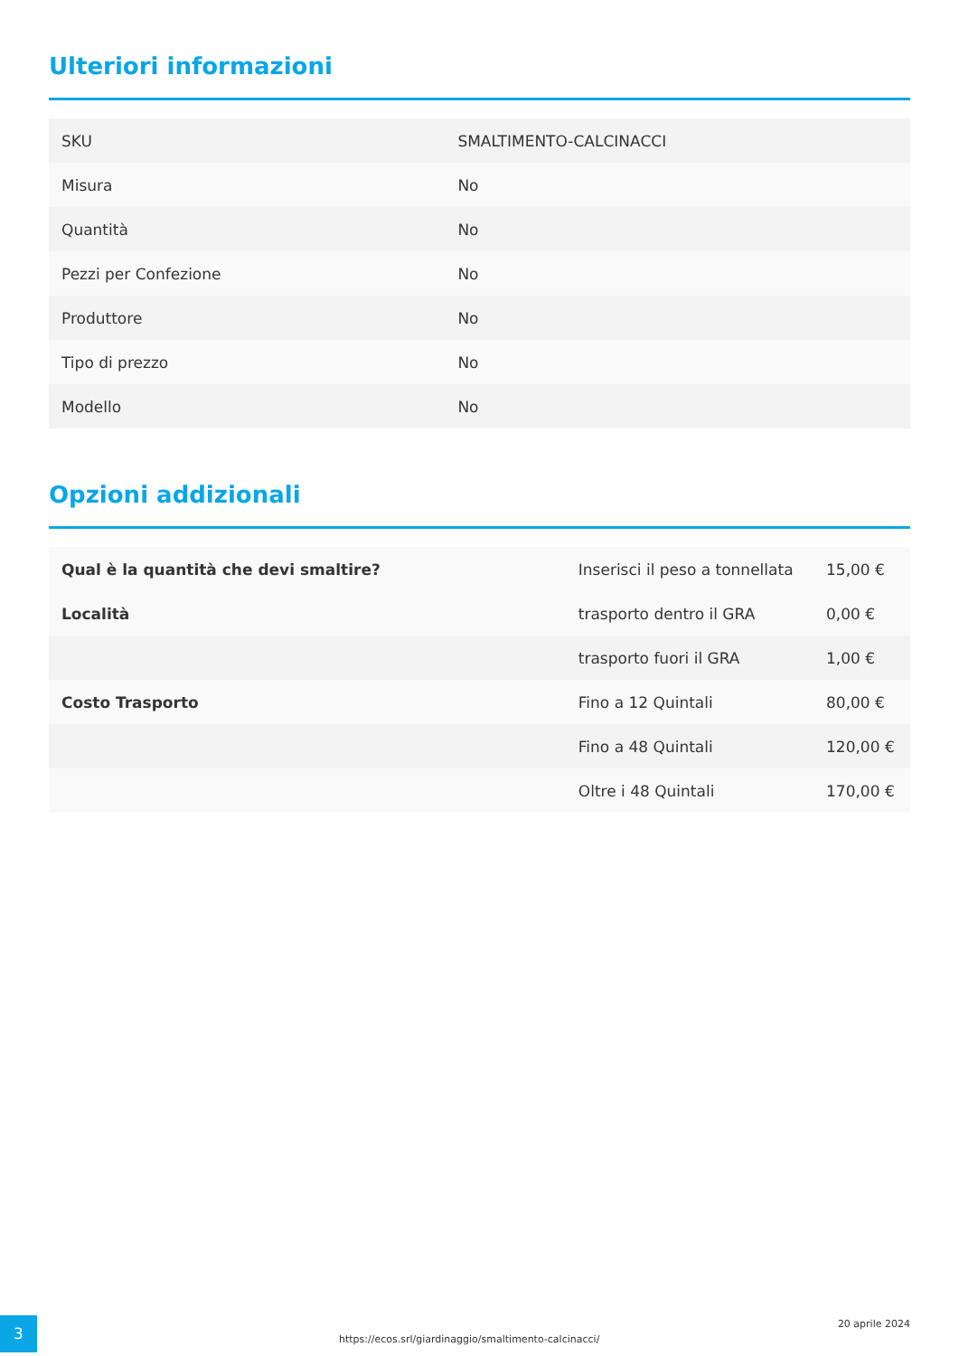Ulteriori informazioni
| SKU | SMALTIMENTO-CALCINACCI |
| Misura | No |
| Quantità | No |
| Pezzi per Confezione | No |
| Produttore | No |
| Tipo di prezzo | No |
| Modello | No |
Opzioni addizionali
| Qual è la quantità che devi smaltire? | Inserisci il peso a tonnellata | 15,00 € |
| Località | trasporto dentro il GRA | 0,00 € |
| | trasporto fuori il GRA | 1,00 € |
| Costo Trasporto | Fino a 12 Quintali | 80,00 € |
| | Fino a 48 Quintali | 120,00 € |
| | Oltre i 48 Quintali | 170,00 € |
3
https://ecos.srl/giardinaggio/smaltimento-calcinacci/
20 aprile 2024